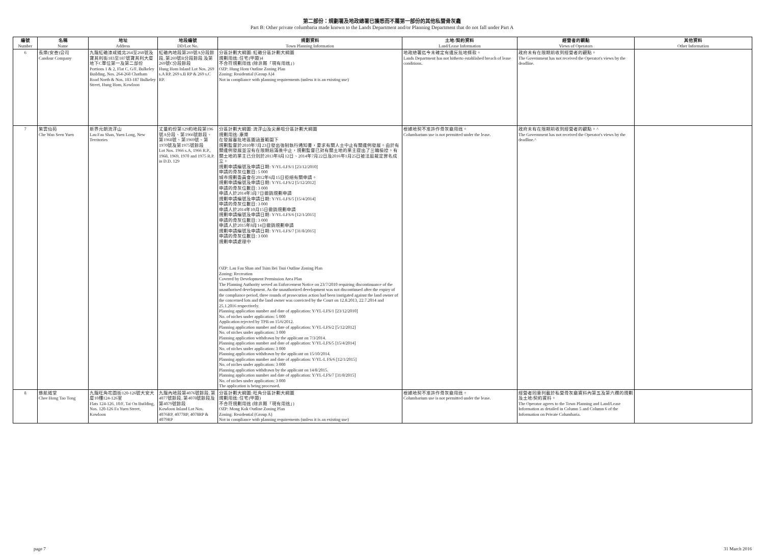第二部份：規劃署及地政總署已獲悉而不屬第一部份的其他私營骨灰龕
Part B: Other private columbaria made known to the Lands Department and/or Planning Department that do not fall under Part A
| 編號 Number | 名稱 Name | 地址 Address | 地段編號 DD/Lot No. | 規劃資料 Town Planning Information | 土地/契約資料 Land/Lease Information | 經營者的觀點 Views of Operators | 其他資料 Other Information |
| --- | --- | --- | --- | --- | --- | --- | --- |
| 6 | 長樂(安善)公司 Candour Company | 九龍紅磡漆咸道北264至268號及寶其利街183至187號寶其利大廈地下C單位第一及第二部份 Portions 1 & 2, Flat C, G/F, Bulkeley Building, Nos. 264-268 Chatham Road North & Nos. 183-187 Bulkeley Street, Hung Hom, Kowloon | 紅磡內地段第269號A分段餘段, 第269號B分段餘段 及第269號C分段餘段 Hung Hom Inland Lot Nos. 269 s.A RP, 269 s.B RP & 269 s.C RP. | 分區計劃大綱圖: 紅磡分區計劃大綱圖 規劃用途: 住宅(甲類)4 不合符規劃用途 (除非屬「現有用途」) OZP: Hung Hom Outline Zoning Plan Zoning: Residential (Group A)4 Not in compliance with planning requirements (unless it is an existing use) | 地政總署迄今未確定有違反批地條款。 Lands Department has not hitherto established breach of lease conditions. | 政府未有在限期前收到經營者的觀點。 The Government has not received the Operator's views by the deadline. | |
| 7 | 紫雲仙苑 Che Wan Seen Yuen | 新界元朗流浮山 Lau Fau Shan, Yuen Long, New Territories | 丈量約份第129約地段第196號A分段、第1966號餘段、第1968號、第1969號、第1970號及第1975號餘段 Lot Nos. 1966 s.A, 1966 R.P., 1968, 1969, 1970 and 1975 R.P. in D.D. 129 | 分區計劃大綱圖: 流浮山及尖鼻咀分區計劃大綱圖 規劃用途: 康樂 在發展審批地區圖涵蓋範圍下 規劃監督於2010年7月23日發出強制執行通知書，要求有關人士中止有關違例發展。由於有關違例發展並沒有在限期屆滿後中止，規劃監督已對有關土地的業主提出了三輪檢控。有關土地的業主已分別於2013年8月12日、2014年7月22日及2016年1月25日被法庭裁定罪名成立。 規劃申請編號及申請日期: Y/YL-LFS/1 [23/12/2010] 申請的骨灰位數目: 5 000 城市規劃委員會在2012年6月15日拒絕有關申請。 規劃申請編號及申請日期: Y/YL-LFS/2 [5/12/2012] 申請的骨灰位數目: 3 000 申請人於2014年3月7日撤銷規劃申請 規劃申請編號及申請日期: Y/YL-LFS/5 [15/4/2014] 申請的骨灰位數目: 3 000 申請人於2014年10月15日撤銷規劃申請 規劃申請編號及申請日期: Y/YL-LFS/6 [12/1/2015] 申請的骨灰位數目: 3 000 申請人於2015年8月14日撤銷規劃申請 規劃申請編號及申請日期: Y/YL-LFS/7 [31/8/2015] 申請的骨灰位數目: 3 000 規劃申請處理中 OZP: Lau Fau Shan and Tsim Bei Tsui Outline Zoning Plan Zoning: Recreation Covered by Development Permission Area Plan The Planning Authority served an Enforcement Notice on 23/7/2010 requiring discontinuance of the unauthorised development. As the unauthorized development was not discontinued after the expiry of the compliance period, three rounds of prosecution action had been instigated against the land owner of the concerned lots and the land owner was convicted by the Court on 12.8.2013, 22.7.2014 and 25.1.2016 respectively. Planning application number and date of application: Y/YL-LFS/1 [23/12/2010] No. of niches under application: 5 000 Application rejected by TPB on 15/6/2012. Planning application number and date of application: Y/YL-LFS/2 [5/12/2012] No. of niches under application: 3 000 Planning application withdrawn by the applicant on 7/3/2014. Planning application number and date of application: Y/YL-LFS/5 [15/4/2014] No. of niches under application: 3 000 Planning application withdrawn by the applicant on 15/10/2014. Planning application number and date of application: Y/YL-L FS/6 [12/1/2015] No. of niches under application: 3 000 Planning application withdrawn by the applicant on 14/8/2015. Planning application number and date of application: Y/YL-LFS/7 [31/8/2015] No. of niches under application: 3 000 The application is being processed. | 根據地契不准許作骨灰龕用途。 Columbarium use is not permitted under the lease. | 政府未有在限期前收到經營者的觀點。^ The Government has not received the Operator's views by the deadline.^ | |
| 8 | 慈航道堂 Chee Hong Tao Tong | 九龍旺角花園街120-126號大安大廈10樓124-126室 Flats 124-126, 10/F, Tai On Building, Nos. 120-126 Fa Yuen Street, Kowloon | 九龍內地段第4076號餘段, 第4077號餘段, 第4078號餘段及第4079號餘段 Kowloon Inland Lot Nos. 4076RP, 4077RP, 4078RP & 4079RP | 分區計劃大綱圖: 旺角分區計劃大綱圖 規劃用途: 住宅(甲類) 不合符規劃用途 (除非屬「現有用途」) OZP: Mong Kok Outline Zoning Plan Zoning: Residential (Group A) Not in compliance with planning requirements (unless it is an existing use) | 根據地契不准許作骨灰龕用途。 Columbarium use is not permitted under the lease. | 經營者同意列載於私營骨灰龕資料內第五及第六欄的規劃及土地/契約資料。 The Operator agrees to the Town Planning and Land/Lease Information as detailed in Column 5 and Column 6 of the Information on Private Columbaria. | |
page 7 31 March 2016